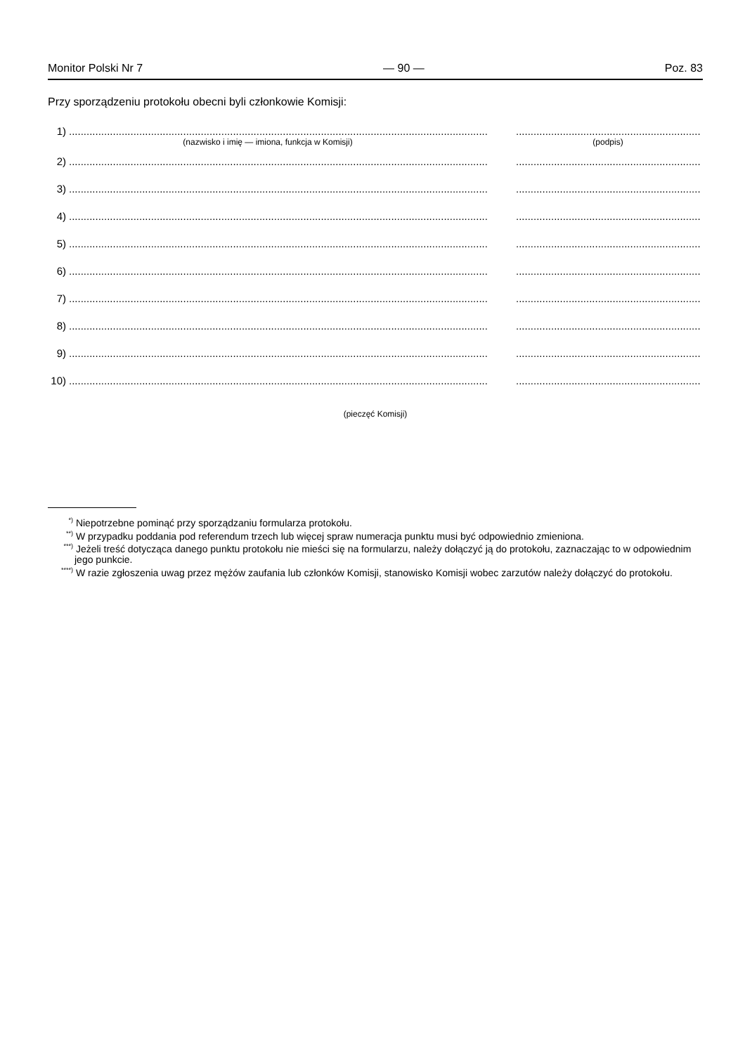Monitor Polski Nr 7 — 90 — Poz. 83
Przy sporządzeniu protokołu obecni byli członkowie Komisji:
1)...........................................................................................................................................................................................................................
(nazwisko i imię — imiona, funkcja w Komisji) (podpis)
2)...........................................................................................................................................................................................................................
3)...........................................................................................................................................................................................................................
4)...........................................................................................................................................................................................................................
5)...........................................................................................................................................................................................................................
6)...........................................................................................................................................................................................................................
7)...........................................................................................................................................................................................................................
8)...........................................................................................................................................................................................................................
9)...........................................................................................................................................................................................................................
10)...........................................................................................................................................................................................................................
(pieczęć Komisji)
<sup>*)</sup> Niepotrzebne pominąć przy sporządzaniu formularza protokołu.
<sup>**)</sup> W przypadku poddania pod referendum trzech lub więcej spraw numeracja punktu musi być odpowiednio zmieniona.
<sup>***)</sup> Jeżeli treść dotycząca danego punktu protokołu nie mieści się na formularzu, należy dołączyć ją do protokołu, zaznaczając to w odpowiednim jego punkcie.
<sup>****)</sup> W razie zgłoszenia uwag przez mężów zaufania lub członków Komisji, stanowisko Komisji wobec zarzutów należy dołączyć do protokołu.